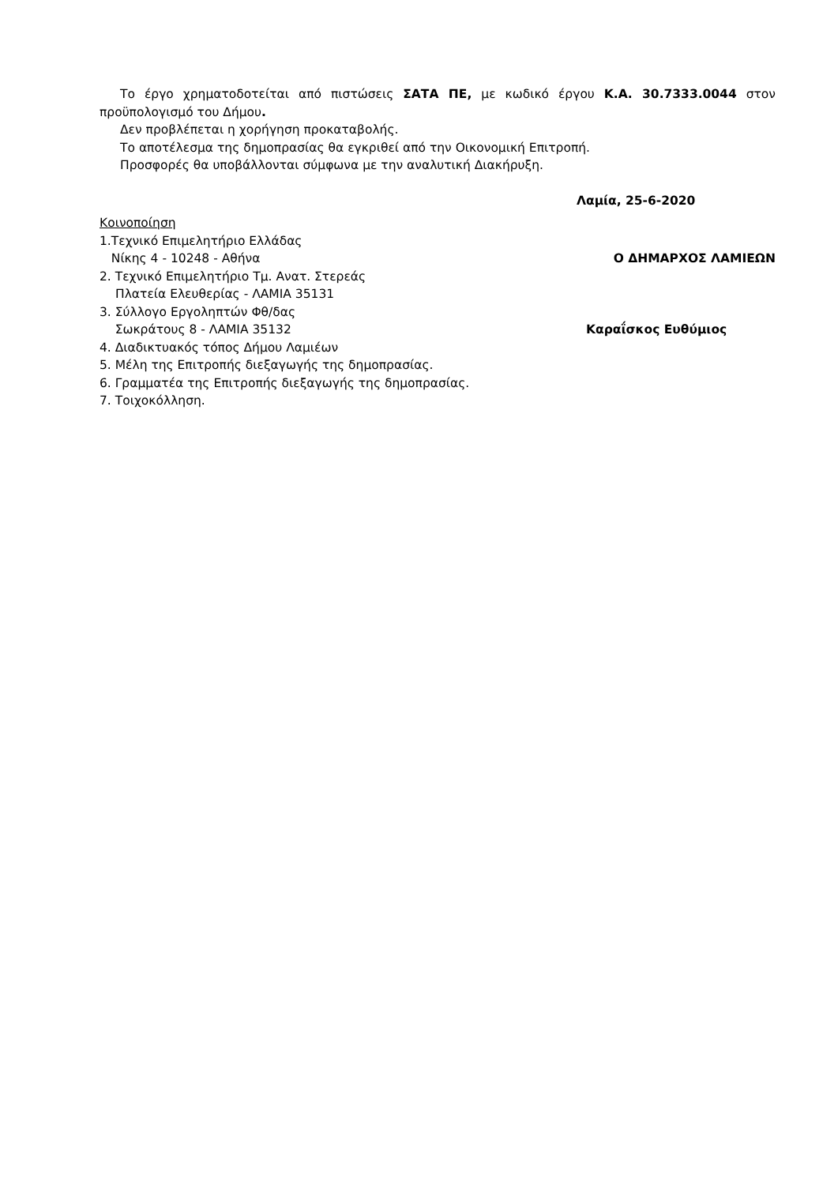Το έργο χρηματοδοτείται από πιστώσεις ΣΑΤΑ ΠΕ, με κωδικό έργου Κ.Α. 30.7333.0044 στον προϋπολογισμό του Δήμου.
Δεν προβλέπεται η χορήγηση προκαταβολής.
Το αποτέλεσμα της δημοπρασίας θα εγκριθεί από την Οικονομική Επιτροπή.
Προσφορές θα υποβάλλονται σύμφωνα με την αναλυτική Διακήρυξη.
Λαμία, 25-6-2020
Κοινοποίηση
1.Τεχνικό Επιμελητήριο Ελλάδας
Νίκης 4 - 10248 - Αθήνα Ο ΔΗΜΑΡΧΟΣ ΛΑΜΙΕΩΝ
2. Τεχνικό Επιμελητήριο Τμ. Ανατ. Στερεάς
Πλατεία Ελευθερίας - ΛΑΜΙΑ 35131
3. Σύλλογο Εργοληπτών Φθ/δας
Σωκράτους 8 - ΛΑΜΙΑ 35132 Καραΐσκος Ευθύμιος
4. Διαδικτυακός τόπος Δήμου Λαμιέων
5. Μέλη της Επιτροπής διεξαγωγής της δημοπρασίας.
6. Γραμματέα της Επιτροπής διεξαγωγής της δημοπρασίας.
7. Τοιχοκόλληση.